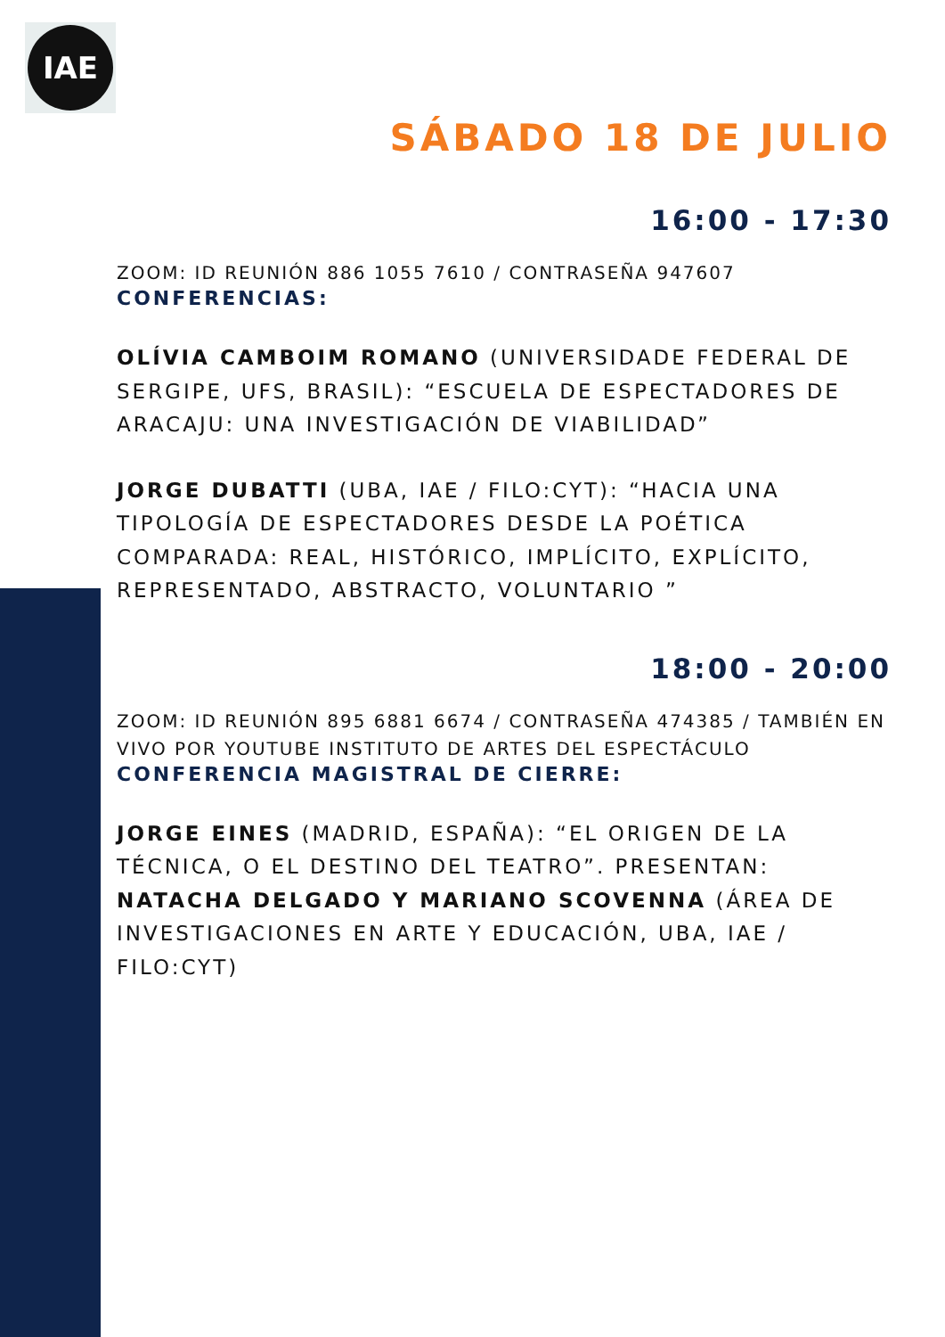IAE
SÁBADO 18 DE JULIO
16:00 - 17:30
ZOOM: ID REUNIÓN 886 1055 7610 / CONTRASEÑA 947607
CONFERENCIAS:
OLÍVIA CAMBOIM ROMANO (UNIVERSIDADE FEDERAL DE SERGIPE, UFS, BRASIL): “ESCUELA DE ESPECTADORES DE ARACAJU: UNA INVESTIGACIÓN DE VIABILIDAD”
JORGE DUBATTI (UBA, IAE / FILO:CYT): “HACIA UNA TIPOLOGÍA DE ESPECTADORES DESDE LA POÉTICA COMPARADA: REAL, HISTÓRICO, IMPLÍCITO, EXPLÍCITO, REPRESENTADO, ABSTRACTO, VOLUNTARIO ”
18:00 - 20:00
ZOOM: ID REUNIÓN 895 6881 6674 / CONTRASEÑA 474385 / TAMBIÉN EN VIVO POR YOUTUBE INSTITUTO DE ARTES DEL ESPECTÁCULO
CONFERENCIA MAGISTRAL DE CIERRE:
JORGE EINES (MADRID, ESPAÑA): “EL ORIGEN DE LA TÉCNICA, O EL DESTINO DEL TEATRO”. PRESENTAN: NATACHA DELGADO Y MARIANO SCOVENNA (ÁREA DE INVESTIGACIONES EN ARTE Y EDUCACIÓN, UBA, IAE / FILO:CYT)